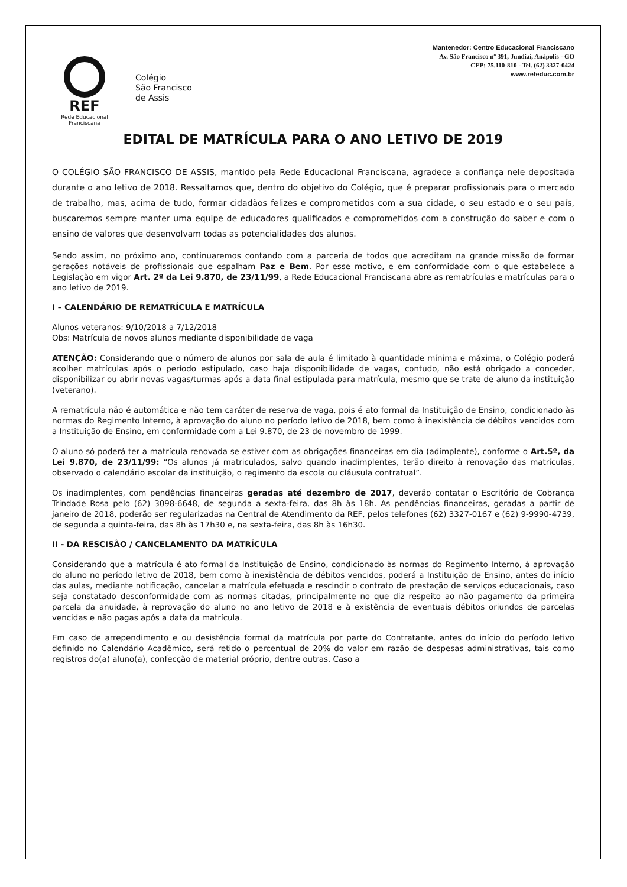REF
Rede Educacional
Franciscana
Colégio
São Francisco
de Assis
Mantenedor: Centro Educacional Franciscano
Av. São Francisco nº 391, Jundiaí, Anápolis - GO
CEP: 75.110-810 - Tel. (62) 3327-0424
www.refeduc.com.br
EDITAL DE MATRÍCULA PARA O ANO LETIVO DE 2019
O COLÉGIO SÃO FRANCISCO DE ASSIS, mantido pela Rede Educacional Franciscana, agradece a confiança nele depositada durante o ano letivo de 2018. Ressaltamos que, dentro do objetivo do Colégio, que é preparar profissionais para o mercado de trabalho, mas, acima de tudo, formar cidadãos felizes e comprometidos com a sua cidade, o seu estado e o seu país, buscaremos sempre manter uma equipe de educadores qualificados e comprometidos com a construção do saber e com o ensino de valores que desenvolvam todas as potencialidades dos alunos.
Sendo assim, no próximo ano, continuaremos contando com a parceria de todos que acreditam na grande missão de formar gerações notáveis de profissionais que espalham Paz e Bem. Por esse motivo, e em conformidade com o que estabelece a Legislação em vigor Art. 2º da Lei 9.870, de 23/11/99, a Rede Educacional Franciscana abre as rematrículas e matrículas para o ano letivo de 2019.
I – CALENDÁRIO DE REMATRÍCULA E MATRÍCULA
Alunos veteranos: 9/10/2018 a 7/12/2018
Obs: Matrícula de novos alunos mediante disponibilidade de vaga
ATENÇÃO: Considerando que o número de alunos por sala de aula é limitado à quantidade mínima e máxima, o Colégio poderá acolher matrículas após o período estipulado, caso haja disponibilidade de vagas, contudo, não está obrigado a conceder, disponibilizar ou abrir novas vagas/turmas após a data final estipulada para matrícula, mesmo que se trate de aluno da instituição (veterano).
A rematrícula não é automática e não tem caráter de reserva de vaga, pois é ato formal da Instituição de Ensino, condicionado às normas do Regimento Interno, à aprovação do aluno no período letivo de 2018, bem como à inexistência de débitos vencidos com a Instituição de Ensino, em conformidade com a Lei 9.870, de 23 de novembro de 1999.
O aluno só poderá ter a matrícula renovada se estiver com as obrigações financeiras em dia (adimplente), conforme o Art.5º, da Lei 9.870, de 23/11/99: “Os alunos já matriculados, salvo quando inadimplentes, terão direito à renovação das matrículas, observado o calendário escolar da instituição, o regimento da escola ou cláusula contratual”.
Os inadimplentes, com pendências financeiras geradas até dezembro de 2017, deverão contatar o Escritório de Cobrança Trindade Rosa pelo (62) 3098-6648, de segunda a sexta-feira, das 8h às 18h. As pendências financeiras, geradas a partir de janeiro de 2018, poderão ser regularizadas na Central de Atendimento da REF, pelos telefones (62) 3327-0167 e (62) 9-9990-4739, de segunda a quinta-feira, das 8h às 17h30 e, na sexta-feira, das 8h às 16h30.
II - DA RESCISÃO / CANCELAMENTO DA MATRÍCULA
Considerando que a matrícula é ato formal da Instituição de Ensino, condicionado às normas do Regimento Interno, à aprovação do aluno no período letivo de 2018, bem como à inexistência de débitos vencidos, poderá a Instituição de Ensino, antes do início das aulas, mediante notificação, cancelar a matrícula efetuada e rescindir o contrato de prestação de serviços educacionais, caso seja constatado desconformidade com as normas citadas, principalmente no que diz respeito ao não pagamento da primeira parcela da anuidade, à reprovação do aluno no ano letivo de 2018 e à existência de eventuais débitos oriundos de parcelas vencidas e não pagas após a data da matrícula.
Em caso de arrependimento e ou desistência formal da matrícula por parte do Contratante, antes do início do período letivo definido no Calendário Acadêmico, será retido o percentual de 20% do valor em razão de despesas administrativas, tais como registros do(a) aluno(a), confecção de material próprio, dentre outras. Caso a